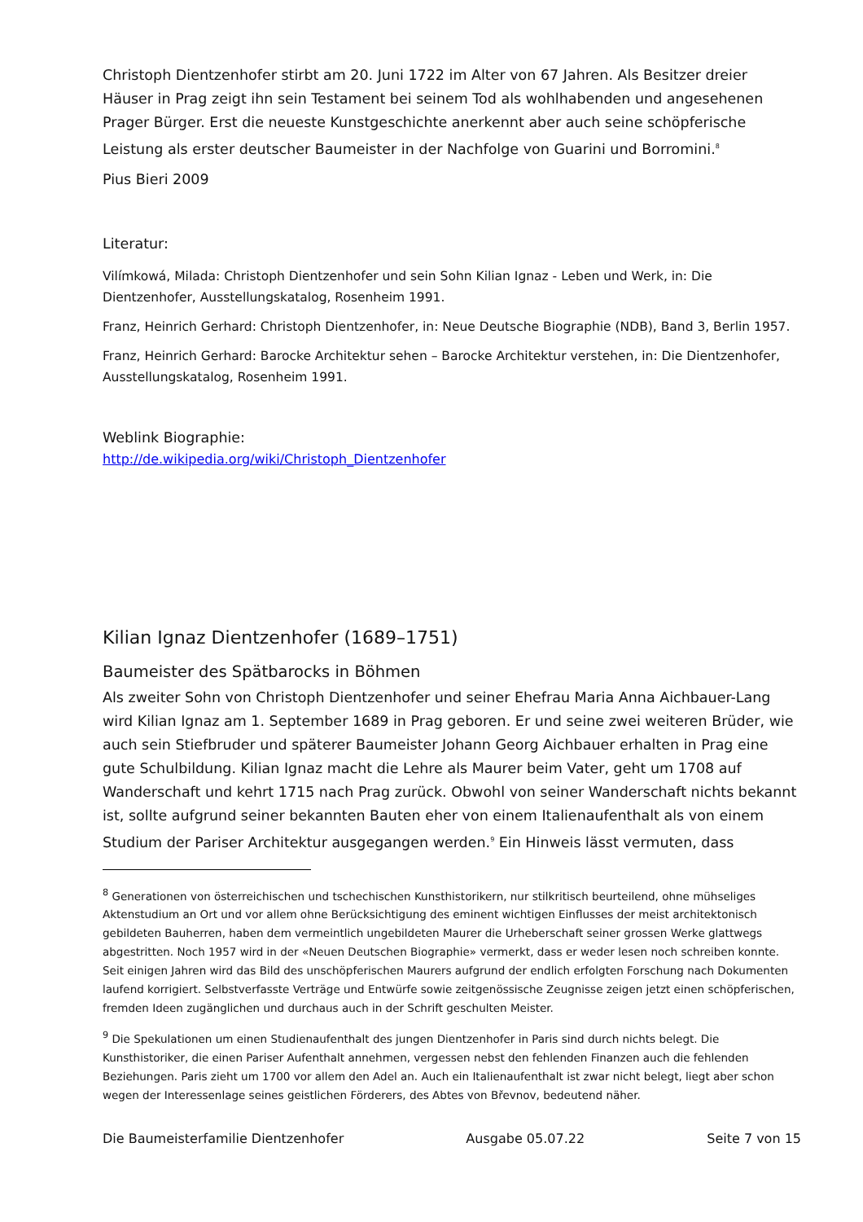Christoph Dientzenhofer stirbt am 20. Juni 1722 im Alter von 67 Jahren. Als Besitzer dreier Häuser in Prag zeigt ihn sein Testament bei seinem Tod als wohlhabenden und angesehenen Prager Bürger. Erst die neueste Kunstgeschichte anerkennt aber auch seine schöpferische Leistung als erster deutscher Baumeister in der Nachfolge von Guarini und Borromini.<sup>8</sup>
Pius Bieri 2009
Literatur:
Vilímkowá, Milada: Christoph Dientzenhofer und sein Sohn Kilian Ignaz - Leben und Werk, in: Die Dientzenhofer, Ausstellungskatalog, Rosenheim 1991.
Franz, Heinrich Gerhard: Christoph Dientzenhofer, in: Neue Deutsche Biographie (NDB), Band 3, Berlin 1957.
Franz, Heinrich Gerhard: Barocke Architektur sehen – Barocke Architektur verstehen, in: Die Dientzenhofer, Ausstellungskatalog, Rosenheim 1991.
Weblink Biographie:
http://de.wikipedia.org/wiki/Christoph_Dientzenhofer
Kilian Ignaz Dientzenhofer (1689–1751)
Baumeister des Spätbarocks in Böhmen
Als zweiter Sohn von Christoph Dientzenhofer und seiner Ehefrau Maria Anna Aichbauer-Lang wird Kilian Ignaz am 1. September 1689 in Prag geboren. Er und seine zwei weiteren Brüder, wie auch sein Stiefbruder und späterer Baumeister Johann Georg Aichbauer erhalten in Prag eine gute Schulbildung. Kilian Ignaz macht die Lehre als Maurer beim Vater, geht um 1708 auf Wanderschaft und kehrt 1715 nach Prag zurück. Obwohl von seiner Wanderschaft nichts bekannt ist, sollte aufgrund seiner bekannten Bauten eher von einem Italienaufenthalt als von einem Studium der Pariser Architektur ausgegangen werden.<sup>9</sup> Ein Hinweis lässt vermuten, dass
<sup>8</sup> Generationen von österreichischen und tschechischen Kunsthistorikern, nur stilkritisch beurteilend, ohne mühseliges Aktenstudium an Ort und vor allem ohne Berücksichtigung des eminent wichtigen Einflusses der meist architektonisch gebildeten Bauherren, haben dem vermeintlich ungebildeten Maurer die Urheberschaft seiner grossen Werke glattwegs abgestritten. Noch 1957 wird in der «Neuen Deutschen Biographie» vermerkt, dass er weder lesen noch schreiben konnte. Seit einigen Jahren wird das Bild des unschöpferischen Maurers aufgrund der endlich erfolgten Forschung nach Dokumenten laufend korrigiert. Selbstverfasste Verträge und Entwürfe sowie zeitgenössische Zeugnisse zeigen jetzt einen schöpferischen, fremden Ideen zugänglichen und durchaus auch in der Schrift geschulten Meister.
<sup>9</sup> Die Spekulationen um einen Studienaufenthalt des jungen Dientzenhofer in Paris sind durch nichts belegt. Die Kunsthistoriker, die einen Pariser Aufenthalt annehmen, vergessen nebst den fehlenden Finanzen auch die fehlenden Beziehungen. Paris zieht um 1700 vor allem den Adel an. Auch ein Italienaufenthalt ist zwar nicht belegt, liegt aber schon wegen der Interessenlage seines geistlichen Förderers, des Abtes von Břevnov, bedeutend näher.
Die Baumeisterfamilie Dientzenhofer Ausgabe 05.07.22 Seite 7 von 15